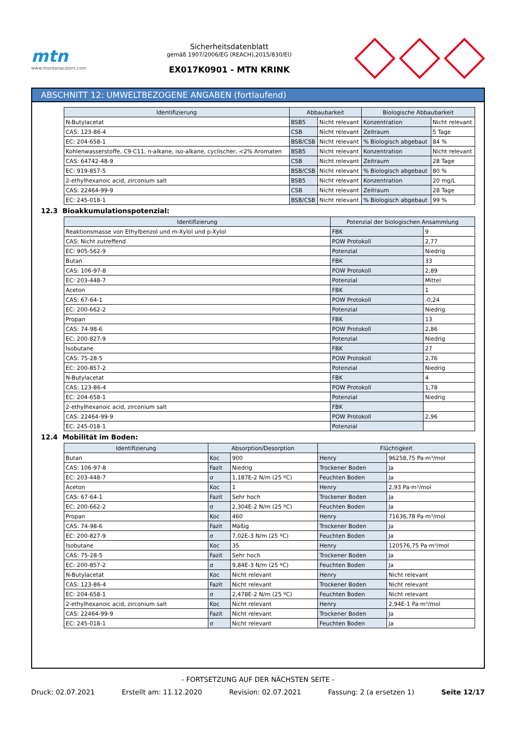mtn
www.montanacolors.com
Sicherheitsdatenblatt
gemäß 1907/2006/EG (REACH),2015/830/EU
EX017K0901 - MTN KRINK
ABSCHNITT 12: UMWELTBEZOGENE ANGABEN (fortlaufend)
| Identifizierung | Abbaubarkeit | | Biologische Abbaubarkeit | |
| --- | --- | --- | --- | --- |
| N-Butylacetat | BSB5 | Nicht relevant | Konzentration | Nicht relevant |
| CAS: 123-86-4 | CSB | Nicht relevant | Zeitraum | 5 Tage |
| EC: 204-658-1 | BSB/CSB | Nicht relevant | % Biologisch abgebaut | 84 % |
| Kohlenwasserstoffe, C9-C11, n-alkane, iso-alkane, cyclischer, <2% Aromaten | BSB5 | Nicht relevant | Konzentration | Nicht relevant |
| CAS: 64742-48-9 | CSB | Nicht relevant | Zeitraum | 28 Tage |
| EC: 919-857-5 | BSB/CSB | Nicht relevant | % Biologisch abgebaut | 80 % |
| 2-ethylhexanoic acid, zirconium salt | BSB5 | Nicht relevant | Konzentration | 20 mg/L |
| CAS: 22464-99-9 | CSB | Nicht relevant | Zeitraum | 28 Tage |
| EC: 245-018-1 | BSB/CSB | Nicht relevant | % Biologisch abgebaut | 99 % |
12.3 Bioakkumulationspotenzial:
| Identifizierung | Potenzial der biologischen Ansammlung | |
| --- | --- | --- |
| Reaktionsmasse von Ethylbenzol und m-Xylol und p-Xylol | FBK | 9 |
| CAS: Nicht zutreffend | POW Protokoll | 2,77 |
| EC: 905-562-9 | Potenzial | Niedrig |
| Butan | FBK | 33 |
| CAS: 106-97-8 | POW Protokoll | 2,89 |
| EC: 203-448-7 | Potenzial | Mittel |
| Aceton | FBK | 1 |
| CAS: 67-64-1 | POW Protokoll | -0,24 |
| EC: 200-662-2 | Potenzial | Niedrig |
| Propan | FBK | 13 |
| CAS: 74-98-6 | POW Protokoll | 2,86 |
| EC: 200-827-9 | Potenzial | Niedrig |
| Isobutane | FBK | 27 |
| CAS: 75-28-5 | POW Protokoll | 2,76 |
| EC: 200-857-2 | Potenzial | Niedrig |
| N-Butylacetat | FBK | 4 |
| CAS: 123-86-4 | POW Protokoll | 1,78 |
| EC: 204-658-1 | Potenzial | Niedrig |
| 2-ethylhexanoic acid, zirconium salt | FBK | |
| CAS: 22464-99-9 | POW Protokoll | 2,96 |
| EC: 245-018-1 | Potenzial | |
12.4 Mobilität im Boden:
| Identifizierung | Absorption/Desorption | | Flüchtigkeit | |
| --- | --- | --- | --- | --- |
| Butan | Koc | 900 | Henry | 96258,75 Pa·m³/mol |
| CAS: 106-97-8 | Fazit | Niedrig | Trockener Boden | Ja |
| EC: 203-448-7 | σ | 1,187E-2 N/m (25 ºC) | Feuchten Boden | Ja |
| Aceton | Koc | 1 | Henry | 2,93 Pa·m³/mol |
| CAS: 67-64-1 | Fazit | Sehr hoch | Trockener Boden | Ja |
| EC: 200-662-2 | σ | 2,304E-2 N/m (25 ºC) | Feuchten Boden | Ja |
| Propan | Koc | 460 | Henry | 71636,78 Pa·m³/mol |
| CAS: 74-98-6 | Fazit | Mäßig | Trockener Boden | Ja |
| EC: 200-827-9 | σ | 7,02E-3 N/m (25 ºC) | Feuchten Boden | Ja |
| Isobutane | Koc | 35 | Henry | 120576,75 Pa·m³/mol |
| CAS: 75-28-5 | Fazit | Sehr hoch | Trockener Boden | Ja |
| EC: 200-857-2 | σ | 9,84E-3 N/m (25 ºC) | Feuchten Boden | Ja |
| N-Butylacetat | Koc | Nicht relevant | Henry | Nicht relevant |
| CAS: 123-86-4 | Fazit | Nicht relevant | Trockener Boden | Nicht relevant |
| EC: 204-658-1 | σ | 2,478E-2 N/m (25 ºC) | Feuchten Boden | Nicht relevant |
| 2-ethylhexanoic acid, zirconium salt | Koc | Nicht relevant | Henry | 2,94E-1 Pa·m³/mol |
| CAS: 22464-99-9 | Fazit | Nicht relevant | Trockener Boden | Ja |
| EC: 245-018-1 | σ | Nicht relevant | Feuchten Boden | Ja |
- FORTSETZUNG AUF DER NÄCHSTEN SEITE -
Druck: 02.07.2021 Erstellt am: 11.12.2020 Revision: 02.07.2021 Fassung: 2 (a ersetzen 1) Seite 12/17